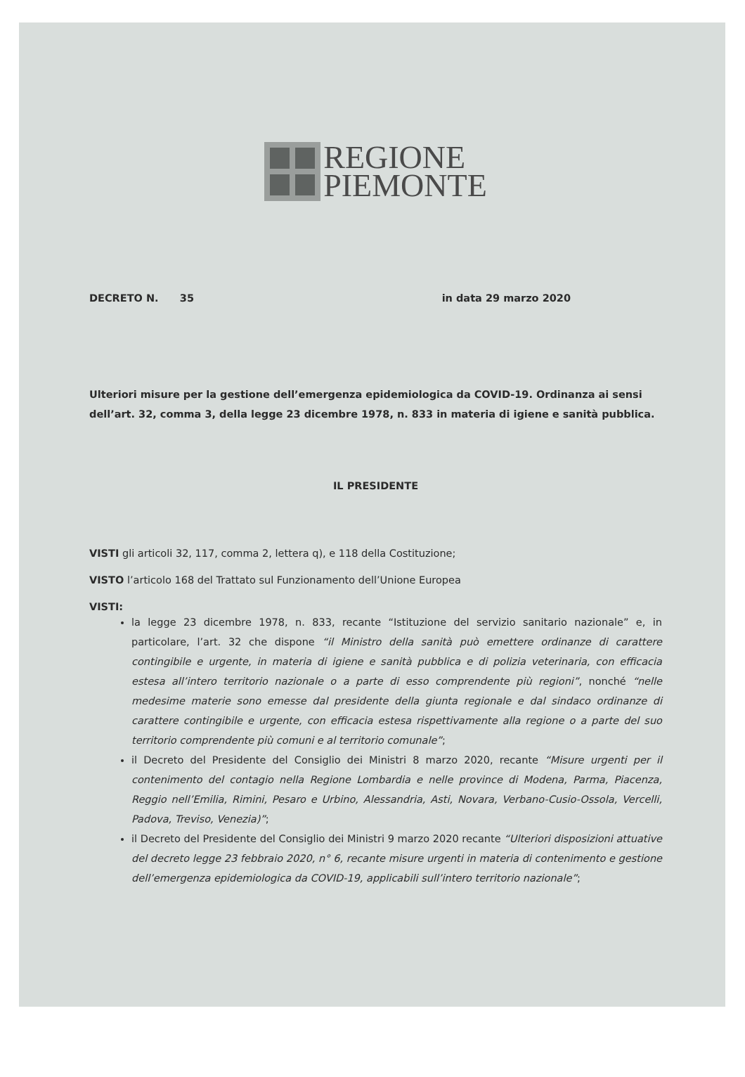REGIONE
PIEMONTE
DECRETO N. 35 in data 29 marzo 2020
Ulteriori misure per la gestione dell’emergenza epidemiologica da COVID-19. Ordinanza ai sensi dell’art. 32, comma 3, della legge 23 dicembre 1978, n. 833 in materia di igiene e sanità pubblica.
IL PRESIDENTE
VISTI gli articoli 32, 117, comma 2, lettera q), e 118 della Costituzione;
VISTO l’articolo 168 del Trattato sul Funzionamento dell’Unione Europea
VISTI:
la legge 23 dicembre 1978, n. 833, recante “Istituzione del servizio sanitario nazionale” e, in particolare, l’art. 32 che dispone “il Ministro della sanità può emettere ordinanze di carattere contingibile e urgente, in materia di igiene e sanità pubblica e di polizia veterinaria, con efficacia estesa all’intero territorio nazionale o a parte di esso comprendente più regioni”, nonché “nelle medesime materie sono emesse dal presidente della giunta regionale e dal sindaco ordinanze di carattere contingibile e urgente, con efficacia estesa rispettivamente alla regione o a parte del suo territorio comprendente più comuni e al territorio comunale”;
il Decreto del Presidente del Consiglio dei Ministri 8 marzo 2020, recante “Misure urgenti per il contenimento del contagio nella Regione Lombardia e nelle province di Modena, Parma, Piacenza, Reggio nell’Emilia, Rimini, Pesaro e Urbino, Alessandria, Asti, Novara, Verbano-Cusio-Ossola, Vercelli, Padova, Treviso, Venezia)”;
il Decreto del Presidente del Consiglio dei Ministri 9 marzo 2020 recante “Ulteriori disposizioni attuative del decreto legge 23 febbraio 2020, n° 6, recante misure urgenti in materia di contenimento e gestione dell’emergenza epidemiologica da COVID-19, applicabili sull’intero territorio nazionale”;